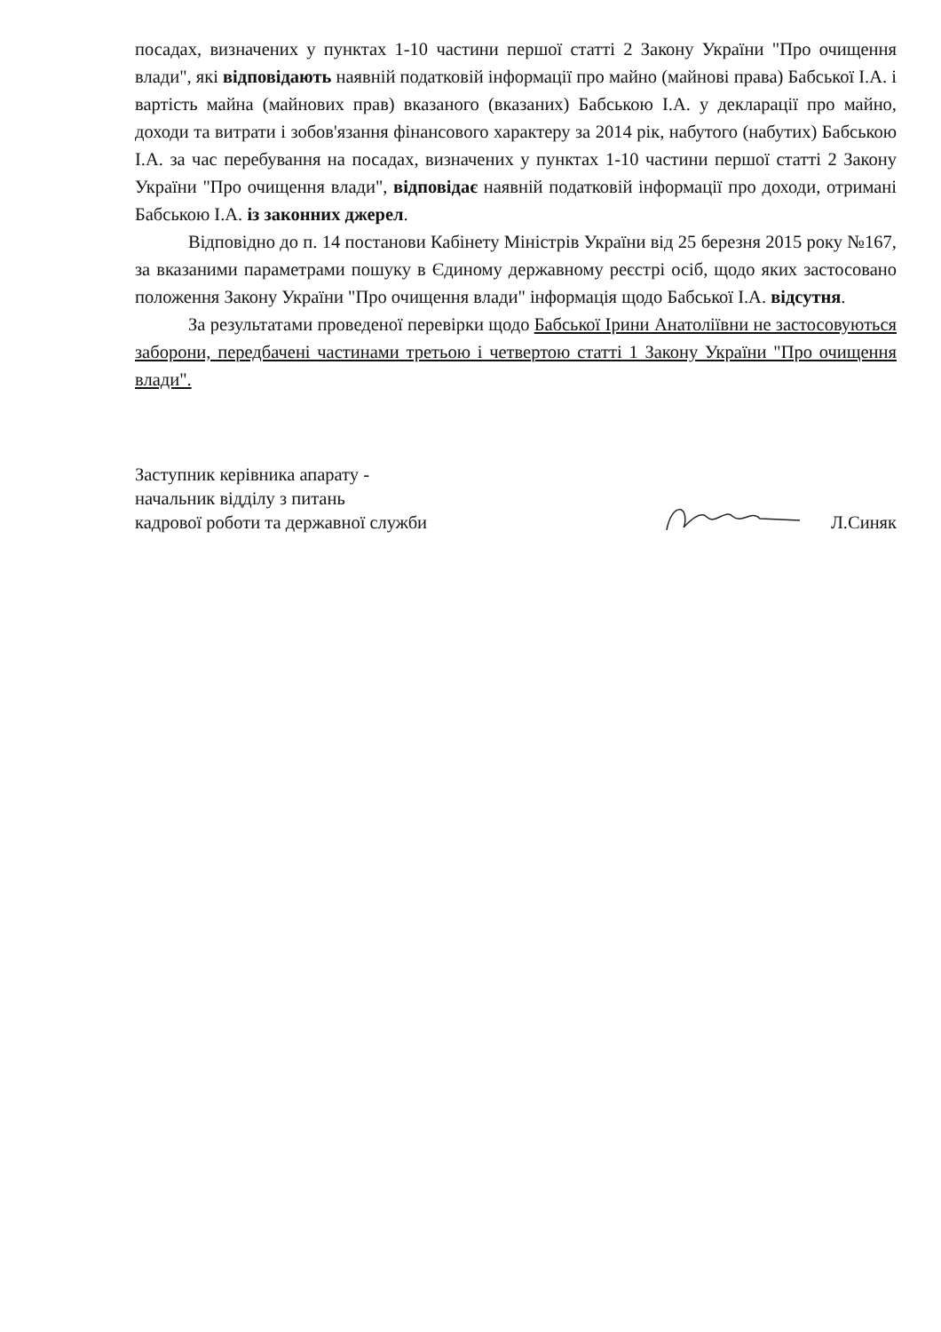посадах, визначених у пунктах 1-10 частини першої статті 2 Закону України "Про очищення влади", які відповідають наявній податковій інформації про майно (майнові права) Бабської І.А. і вартість майна (майнових прав) вказаного (вказаних) Бабською І.А. у декларації про майно, доходи та витрати і зобов'язання фінансового характеру за 2014 рік, набутого (набутих) Бабською І.А. за час перебування на посадах, визначених у пунктах 1-10 частини першої статті 2 Закону України "Про очищення влади", відповідає наявній податковій інформації про доходи, отримані Бабською І.А. із законних джерел.
Відповідно до п. 14 постанови Кабінету Міністрів України від 25 березня 2015 року №167, за вказаними параметрами пошуку в Єдиному державному реєстрі осіб, щодо яких застосовано положення Закону України "Про очищення влади" інформація щодо Бабської І.А. відсутня.
За результатами проведеної перевірки щодо Бабської Ірини Анатоліївни не застосовуються заборони, передбачені частинами третьою і четвертою статті 1 Закону України "Про очищення влади".
Заступник керівника апарату -
начальник відділу з питань
кадрової роботи та державної служби
Л.Синяк